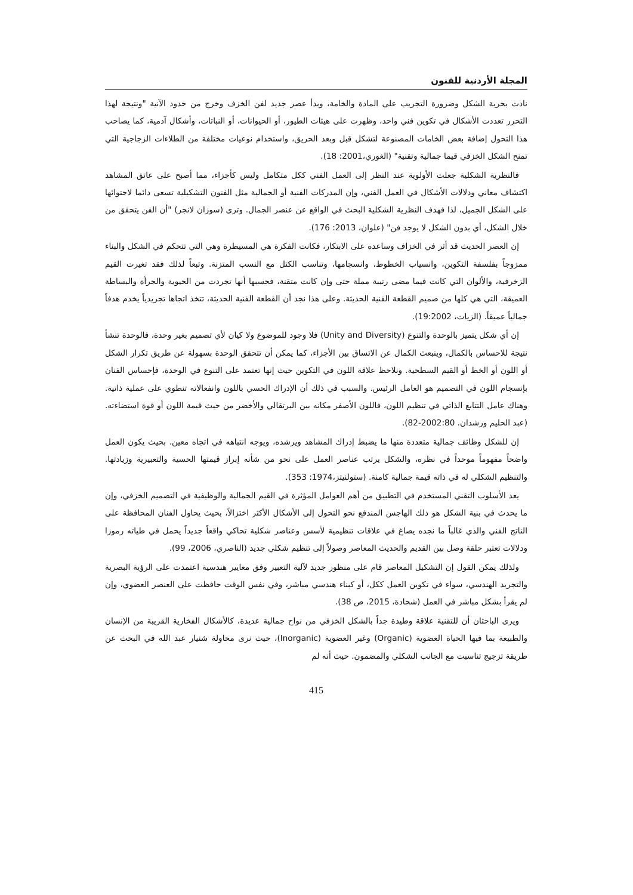المجلة الأردنية للفنون
نادت بحرية الشكل وضرورة التجريب على المادة والخامة، وبدأ عصر جديد لفن الخزف وخرج من حدود الآنية "ونتيجة لهذا التحرر تعددت الأشكال في تكوين فني واحد، وظهرت على هيئات الطيور، أو الحيوانات، أو النباتات، وأشكال آدمية، كما يصاحب هذا التحول إضافة بعض الخامات المصنوعة لتشكل قبل وبعد الحريق، واستخدام نوعيات مختلفة من الطلاءات الزجاجية التي تمنح الشكل الخزفي قيما جمالية وتقنية" (الغوري،2001: 18).
فالنظرية الشكلية جعلت الأولوية عند النظر إلى العمل الفني ككل متكامل وليس كأجزاء، مما أصبح على عاتق المشاهد اكتشاف معاني ودلالات الأشكال في العمل الفني، وإن المدركات الفنية أو الجمالية مثل الفنون التشكيلية تسعى دائما لاحتوائها على الشكل الجميل، لذا فهدف النظرية الشكلية البحث في الواقع عن عنصر الجمال. وترى (سوزان لانجر) "أن الفن يتحقق من خلال الشكل، أي بدون الشكل لا يوجد فن" (علوان، 2013: 176).
إن العصر الحديث قد أثر في الخزاف وساعده على الابتكار، فكانت الفكرة هي المسيطرة وهي التي تتحكم في الشكل والبناء ممزوجاً بفلسفة التكوين، وانسياب الخطوط، وانسجامها، وتناسب الكتل مع النسب المتزنة. وتبعاً لذلك فقد تغيرت القيم الزخرفية، والألوان التي كانت فيما مضى رتيبة مملة حتى وإن كانت متقنة، فحسبها أنها تجردت من الحيوية والجرأة والبساطة العميقة، التي هي كلها من صميم القطعة الفنية الحديثة. وعلى هذا نجد أن القطعة الفنية الحديثة، تتخذ اتجاها تجريدياً يخدم هدفاً جمالياً عميقاً. (الزيات، 19:2002).
إن أي شكل يتميز بالوحدة والتنوع (Unity and Diversity) فلا وجود للموضوع ولا كيان لأي تصميم بغير وحدة، فالوحدة تنشأ نتيجة للاحساس بالكمال، وينبعث الكمال عن الاتساق بين الأجزاء، كما يمكن أن تتحقق الوحدة بسهولة عن طريق تكرار الشكل أو اللون أو الخط أو القيم السطحية. ونلاحظ علاقة اللون في التكوين حيث إنها تعتمد على التنوع في الوحدة، فإحساس الفنان بإنسجام اللون في التصميم هو العامل الرئيس. والسبب في ذلك أن الإدراك الحسي باللون وانفعالاته تنطوي على عملية ذاتية. وهناك عامل التتابع الذاتي في تنظيم اللون، فاللون الأصفر مكانه بين البرتقالي والأخضر من حيث قيمة اللون أو قوة استضاءته. (عبد الحليم ورشدان. 2002:80-82).
إن للشكل وظائف جمالية متعددة منها ما يضبط إدراك المشاهد ويرشده، ويوجه انتباهه في اتجاه معين. بحيث يكون العمل واضحاً مفهوماً موحداً في نظره، والشكل يرتب عناصر العمل على نحو من شأنه إبراز قيمتها الحسية والتعبيرية وزيادتها. والتنظيم الشكلي له في ذاته قيمة جمالية كامنة. (ستولنيتز،1974: 353).
يعد الأسلوب التقني المستخدم في التطبيق من أهم العوامل المؤثرة في القيم الجمالية والوظيفية في التصميم الخزفي، وإن ما يحدث في بنية الشكل هو ذلك الهاجس المندفع نحو التحول إلى الأشكال الأكثر اختزالاً، بحيث يحاول الفنان المحافظة على الناتج الفني والذي غالباً ما نجده يصاغ في علاقات تنظيمية لأسس وعناصر شكلية تحاكي واقعاً جديداً يحمل في طياته رموزا ودلالات تعتبر حلقة وصل بين القديم والحديث المعاصر وصولاً إلى تنظيم شكلي جديد (الناصري، 2006، 99).
ولذلك يمكن القول إن التشكيل المعاصر قام على منظور جديد لآلية التعبير وفق معايير هندسية اعتمدت على الرؤية البصرية والتجريد الهندسي، سواء في تكوين العمل ككل، أو كبناء هندسي مباشر، وفي نفس الوقت حافظت على العنصر العضوي، وإن لم يقرأ بشكل مباشر في العمل (شحادة، 2015، ص 38).
ويرى الباحثان أن للتقنية علاقة وطيدة جداً بالشكل الخزفي من نواح جمالية عديدة، كالأشكال الفخارية القريبة من الإنسان والطبيعة بما فيها الحياة العضوية (Organic) وغير العضوية (Inorganic)، حيث نرى محاولة شنيار عبد الله في البحث عن طريقة تزجيج تناسبت مع الجانب الشكلي والمضمون. حيث أنه لم
415